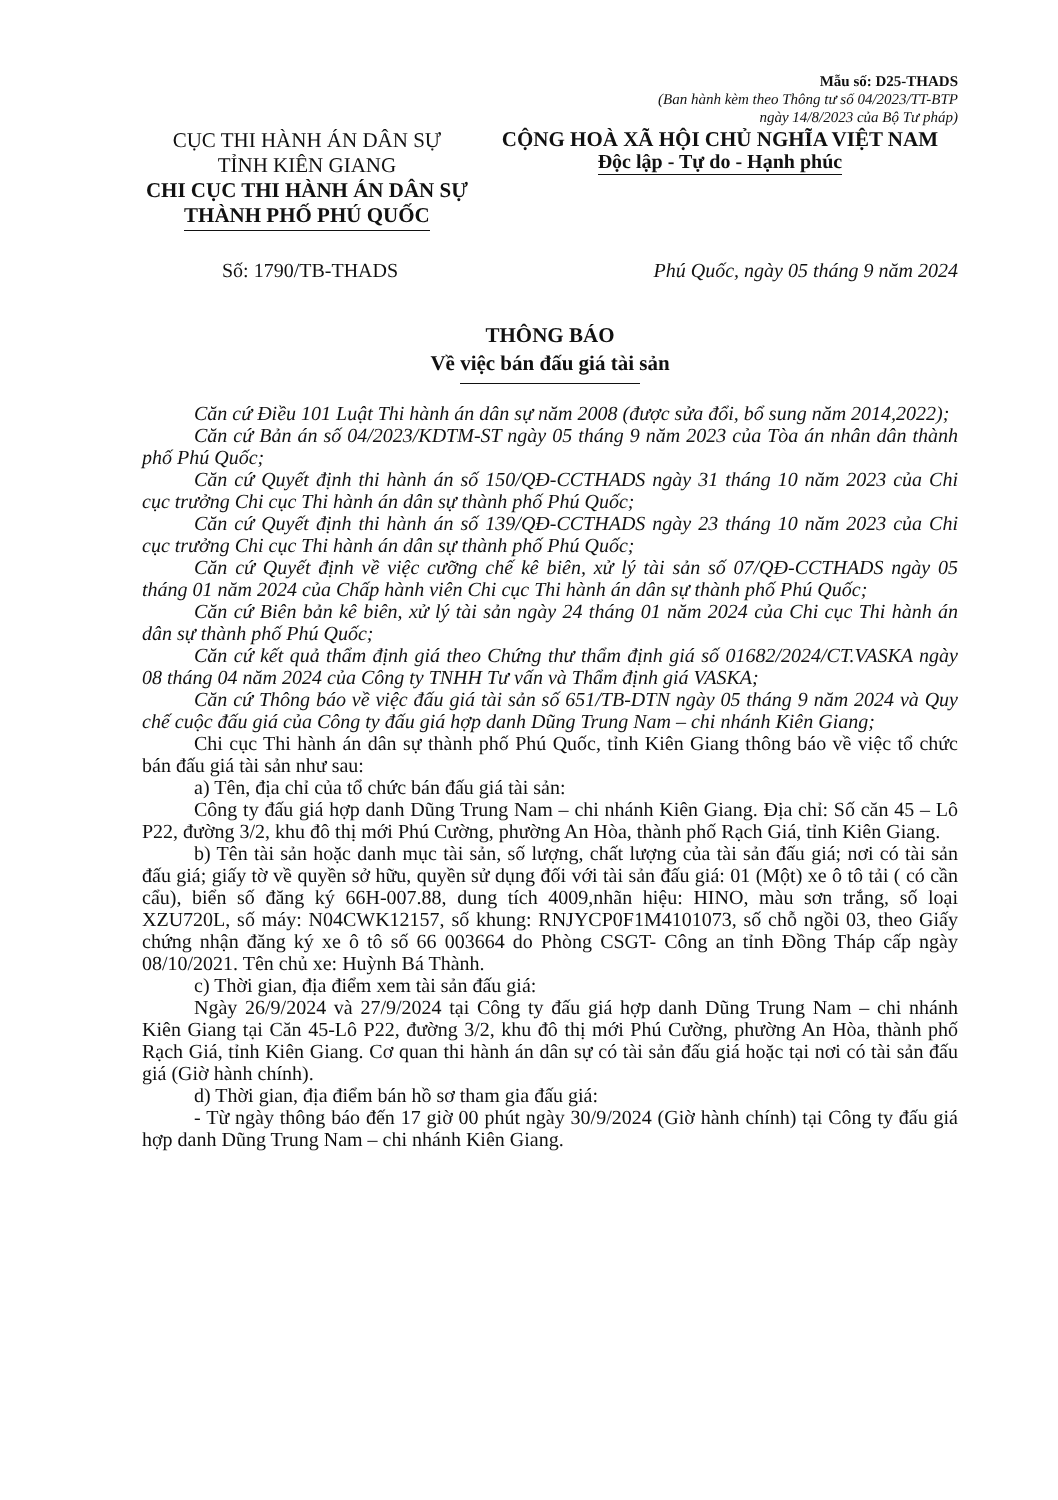Mẫu số: D25-THADS
(Ban hành kèm theo Thông tư số 04/2023/TT-BTP
ngày 14/8/2023 của Bộ Tư pháp)
CỤC THI HÀNH ÁN DÂN SỰ
TỈNH KIÊN GIANG
CHI CỤC THI HÀNH ÁN DÂN SỰ
THÀNH PHỐ PHÚ QUỐC
CỘNG HOÀ XÃ HỘI CHỦ NGHĨA VIỆT NAM
Độc lập - Tự do - Hạnh phúc
Số: 1790/TB-THADS Phú Quốc, ngày 05 tháng 9 năm 2024
THÔNG BÁO
Về việc bán đấu giá tài sản
Căn cứ Điều 101 Luật Thi hành án dân sự năm 2008 (được sửa đổi, bổ sung năm 2014,2022);
Căn cứ Bản án số 04/2023/KDTM-ST ngày 05 tháng 9 năm 2023 của Tòa án nhân dân thành phố Phú Quốc;
Căn cứ Quyết định thi hành án số 150/QĐ-CCTHADS ngày 31 tháng 10 năm 2023 của Chi cục trưởng Chi cục Thi hành án dân sự thành phố Phú Quốc;
Căn cứ Quyết định thi hành án số 139/QĐ-CCTHADS ngày 23 tháng 10 năm 2023 của Chi cục trưởng Chi cục Thi hành án dân sự thành phố Phú Quốc;
Căn cứ Quyết định về việc cưỡng chế kê biên, xử lý tài sản số 07/QĐ-CCTHADS ngày 05 tháng 01 năm 2024 của Chấp hành viên Chi cục Thi hành án dân sự thành phố Phú Quốc;
Căn cứ Biên bản kê biên, xử lý tài sản ngày 24 tháng 01 năm 2024 của Chi cục Thi hành án dân sự thành phố Phú Quốc;
Căn cứ kết quả thẩm định giá theo Chứng thư thẩm định giá số 01682/2024/CT.VASKA ngày 08 tháng 04 năm 2024 của Công ty TNHH Tư vấn và Thẩm định giá VASKA;
Căn cứ Thông báo về việc đấu giá tài sản số 651/TB-DTN ngày 05 tháng 9 năm 2024 và Quy chế cuộc đấu giá của Công ty đấu giá hợp danh Dũng Trung Nam – chi nhánh Kiên Giang;
Chi cục Thi hành án dân sự thành phố Phú Quốc, tỉnh Kiên Giang thông báo về việc tổ chức bán đấu giá tài sản như sau:
a) Tên, địa chỉ của tổ chức bán đấu giá tài sản:
Công ty đấu giá hợp danh Dũng Trung Nam – chi nhánh Kiên Giang. Địa chỉ: Số căn 45 – Lô P22, đường 3/2, khu đô thị mới Phú Cường, phường An Hòa, thành phố Rạch Giá, tỉnh Kiên Giang.
b) Tên tài sản hoặc danh mục tài sản, số lượng, chất lượng của tài sản đấu giá; nơi có tài sản đấu giá; giấy tờ về quyền sở hữu, quyền sử dụng đối với tài sản đấu giá: 01 (Một) xe ô tô tải ( có cần cẩu), biển số đăng ký 66H-007.88, dung tích 4009,nhãn hiệu: HINO, màu sơn trắng, số loại XZU720L, số máy: N04CWK12157, số khung: RNJYCP0F1M4101073, số chỗ ngồi 03, theo Giấy chứng nhận đăng ký xe ô tô số 66 003664 do Phòng CSGT- Công an tỉnh Đồng Tháp cấp ngày 08/10/2021. Tên chủ xe: Huỳnh Bá Thành.
c) Thời gian, địa điểm xem tài sản đấu giá:
Ngày 26/9/2024 và 27/9/2024 tại Công ty đấu giá hợp danh Dũng Trung Nam – chi nhánh Kiên Giang tại Căn 45-Lô P22, đường 3/2, khu đô thị mới Phú Cường, phường An Hòa, thành phố Rạch Giá, tỉnh Kiên Giang. Cơ quan thi hành án dân sự có tài sản đấu giá hoặc tại nơi có tài sản đấu giá (Giờ hành chính).
d) Thời gian, địa điểm bán hồ sơ tham gia đấu giá:
- Từ ngày thông báo đến 17 giờ 00 phút ngày 30/9/2024 (Giờ hành chính) tại Công ty đấu giá hợp danh Dũng Trung Nam – chi nhánh Kiên Giang.